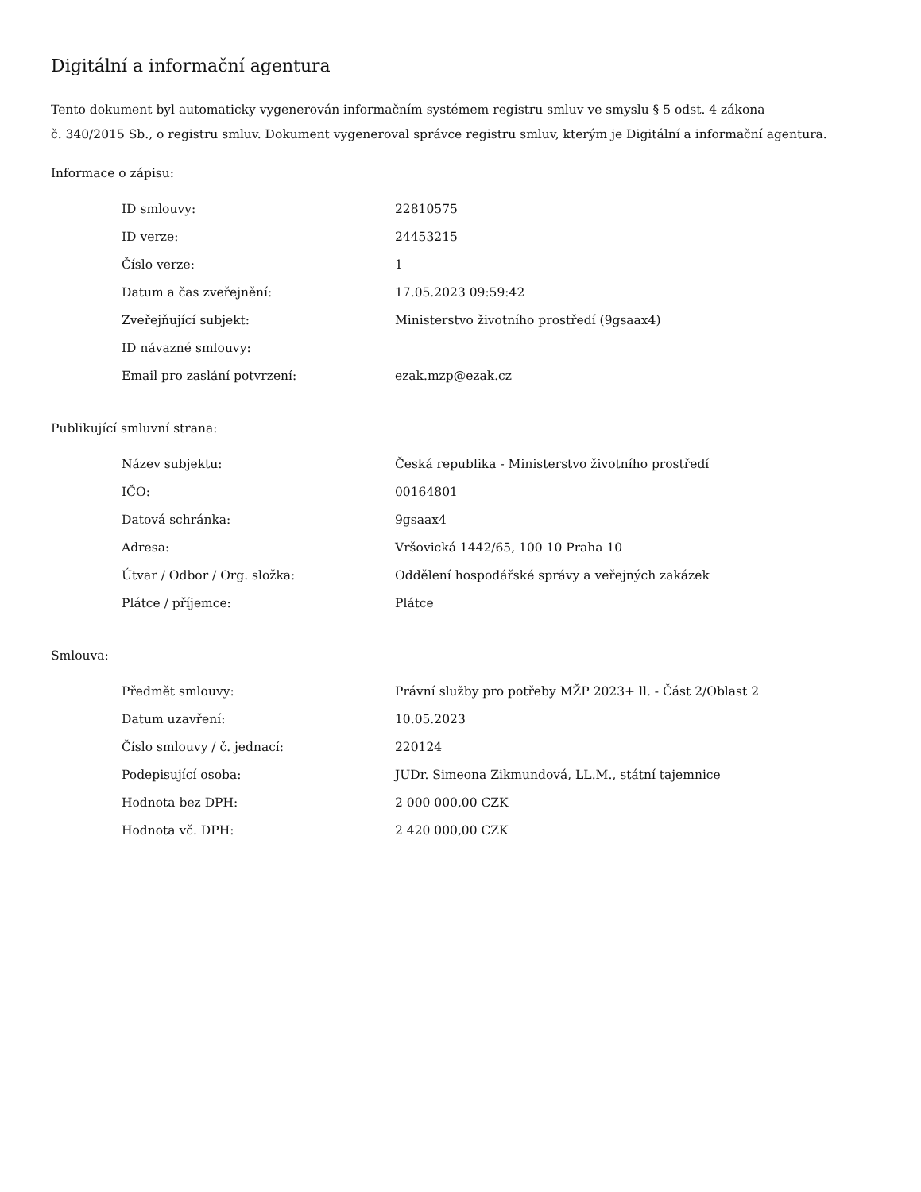Digitální a informační agentura
Tento dokument byl automaticky vygenerován informačním systémem registru smluv ve smyslu § 5 odst. 4 zákona
č. 340/2015 Sb., o registru smluv. Dokument vygeneroval správce registru smluv, kterým je Digitální a informační agentura.
Informace o zápisu:
| ID smlouvy: | 22810575 |
| ID verze: | 24453215 |
| Číslo verze: | 1 |
| Datum a čas zveřejnění: | 17.05.2023 09:59:42 |
| Zveřejňující subjekt: | Ministerstvo životního prostředí (9gsaax4) |
| ID návazné smlouvy: | |
| Email pro zaslání potvrzení: | ezak.mzp@ezak.cz |
Publikující smluvní strana:
| Název subjektu: | Česká republika - Ministerstvo životního prostředí |
| IČO: | 00164801 |
| Datová schránka: | 9gsaax4 |
| Adresa: | Vršovická 1442/65, 100 10 Praha 10 |
| Útvar / Odbor / Org. složka: | Oddělení hospodářské správy a veřejných zakázek |
| Plátce / příjemce: | Plátce |
Smlouva:
| Předmět smlouvy: | Právní služby pro potřeby MŽP 2023+ ll. - Část 2/Oblast 2 |
| Datum uzavření: | 10.05.2023 |
| Číslo smlouvy / č. jednací: | 220124 |
| Podepisující osoba: | JUDr. Simeona Zikmundová, LL.M., státní tajemnice |
| Hodnota bez DPH: | 2 000 000,00 CZK |
| Hodnota vč. DPH: | 2 420 000,00 CZK |